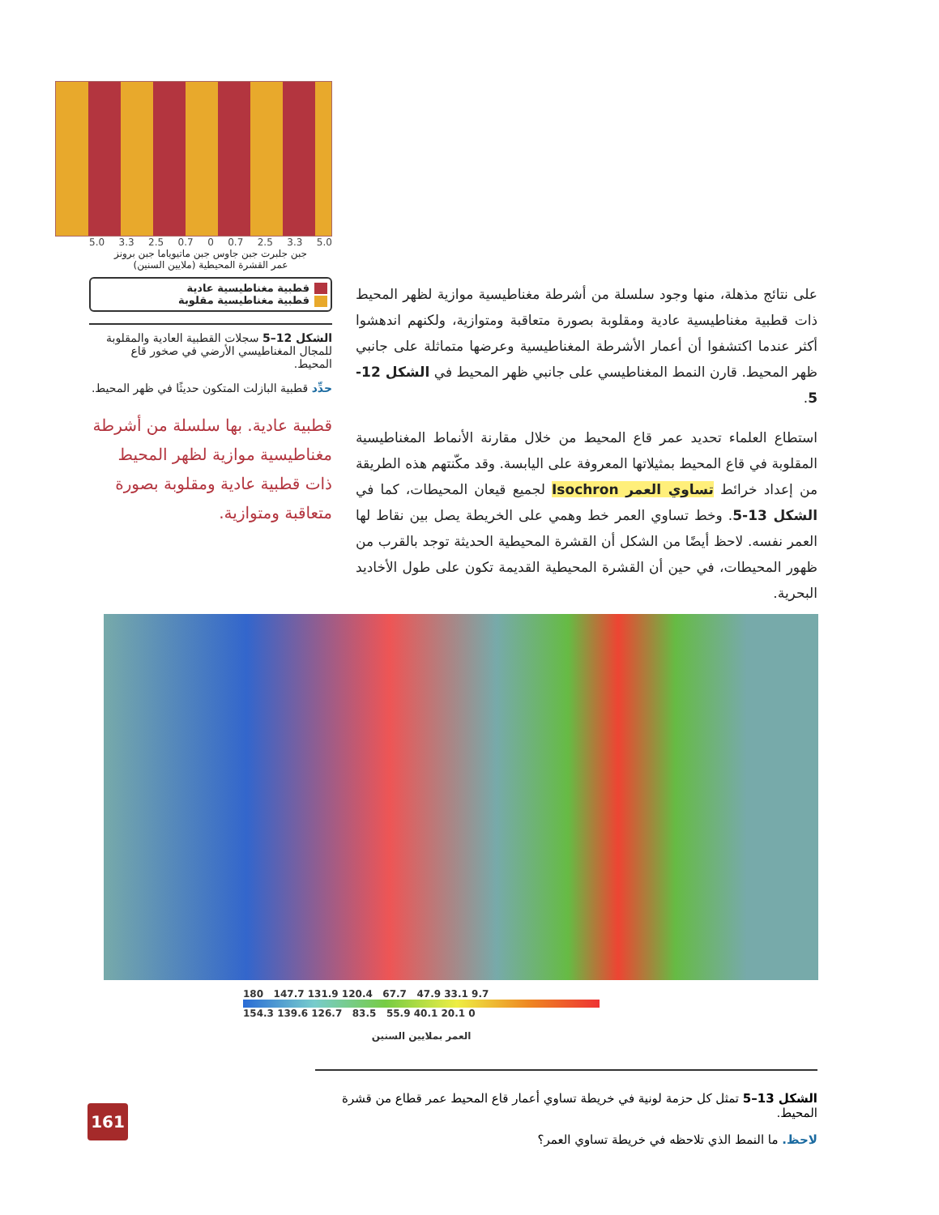5.0 3.3 2.5 0.7 0 0.7 2.5 3.3 5.0
جبن جلبرت جبن جاوس جبن ماتيوياما جبن برونز
عمر القشرة المحيطية (ملايين السنين)
قطبية مغناطيسية عادية
قطبية مغناطيسية مقلوبة
الشكل 12–5 سجلات القطبية العادية والمقلوبة للمجال المغناطيسي الأرضي في صخور قاع المحيط.
حدِّد قطبية البازلت المتكون حديثًا في ظهر المحيط.
قطبية عادية. بها سلسلة من أشرطة مغناطيسية موازية لظهر المحيط ذات قطبية عادية ومقلوبة بصورة متعاقبة ومتوازية.
على نتائج مذهلة، منها وجود سلسلة من أشرطة مغناطيسية موازية لظهر المحيط ذات قطبية مغناطيسية عادية ومقلوبة بصورة متعاقبة ومتوازية، ولكنهم اندهشوا أكثر عندما اكتشفوا أن أعمار الأشرطة المغناطيسية وعرضها متماثلة على جانبي ظهر المحيط. قارن النمط المغناطيسي على جانبي ظهر المحيط في الشكل 12-5.
استطاع العلماء تحديد عمر قاع المحيط من خلال مقارنة الأنماط المغناطيسية المقلوبة في قاع المحيط بمثيلاتها المعروفة على اليابسة. وقد مكّنتهم هذه الطريقة من إعداد خرائط تساوي العمر Isochron لجميع قيعان المحيطات، كما في الشكل 13-5. وخط تساوي العمر خط وهمي على الخريطة يصل بين نقاط لها العمر نفسه. لاحظ أيضًا من الشكل أن القشرة المحيطية الحديثة توجد بالقرب من ظهور المحيطات، في حين أن القشرة المحيطية القديمة تكون على طول الأخاديد البحرية.
180 147.7 131.9 120.4 67.7 47.9 33.1 9.7
154.3 139.6 126.7 83.5 55.9 40.1 20.1 0
العمر بملايين السنين
الشكل 13–5 تمثل كل حزمة لونية في خريطة تساوي أعمار قاع المحيط عمر قطاع من قشرة المحيط.
لاحظ. ما النمط الذي تلاحظه في خريطة تساوي العمر؟
161